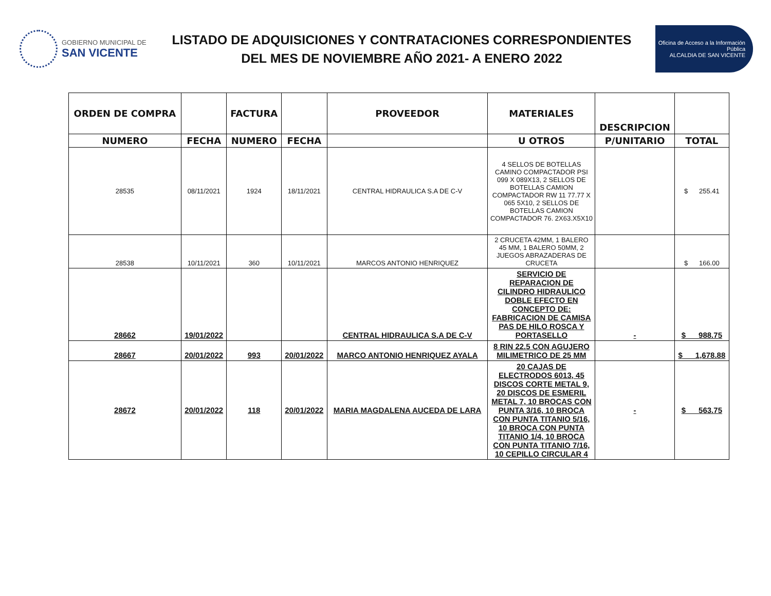GOBIERNO MUNICIPAL DE
SAN VICENTE
LISTADO DE ADQUISICIONES Y CONTRATACIONES CORRESPONDIENTES
DEL MES DE NOVIEMBRE AÑO 2021- A ENERO 2022
Oficina de Acceso a la Información Pública
ALCALDIA DE SAN VICENTE
| ORDEN DE COMPRA | | FACTURA | | PROVEEDOR | MATERIALES | DESCRIPCION | |
| --- | --- | --- | --- | --- | --- | --- | --- |
| NUMERO | FECHA | NUMERO | FECHA | | U OTROS | P/UNITARIO | TOTAL |
| 28535 | 08/11/2021 | 1924 | 18/11/2021 | CENTRAL HIDRAULICA S.A DE C-V | 4 SELLOS DE BOTELLAS CAMINO COMPACTADOR PSI 099 X 089X13, 2 SELLOS DE BOTELLAS CAMION COMPACTADOR RW 11 77.77 X 065 5X10, 2 SELLOS DE BOTELLAS CAMION COMPACTADOR 76. 2X63.X5X10 | | $ 255.41 |
| 28538 | 10/11/2021 | 360 | 10/11/2021 | MARCOS ANTONIO HENRIQUEZ | 2 CRUCETA 42MM, 1 BALERO 45 MM, 1 BALERO 50MM, 2 JUEGOS ABRAZADERAS DE CRUCETA | | $ 166.00 |
| 28662 | 19/01/2022 | | | CENTRAL HIDRAULICA S.A DE C-V | SERVICIO DE REPARACION DE CILINDRO HIDRAULICO DOBLE EFECTO EN CONCEPTO DE: FABRICACION DE CAMISA PAS DE HILO ROSCA Y PORTASELLO | - | $ 988.75 |
| 28667 | 20/01/2022 | 993 | 20/01/2022 | MARCO ANTONIO HENRIQUEZ AYALA | 8 RIN 22.5 CON AGUJERO MILIMETRICO DE 25 MM | | $ 1,678.88 |
| 28672 | 20/01/2022 | 118 | 20/01/2022 | MARIA MAGDALENA AUCEDA DE LARA | 20 CAJAS DE ELECTRODOS 6013, 45 DISCOS CORTE METAL 9, 20 DISCOS DE ESMERIL METAL 7, 10 BROCAS CON PUNTA 3/16, 10 BROCA CON PUNTA TITANIO 5/16, 10 BROCA CON PUNTA TITANIO 1/4, 10 BROCA CON PUNTA TITANIO 7/16, 10 CEPILLO CIRCULAR 4 | - | $ 563.75 |